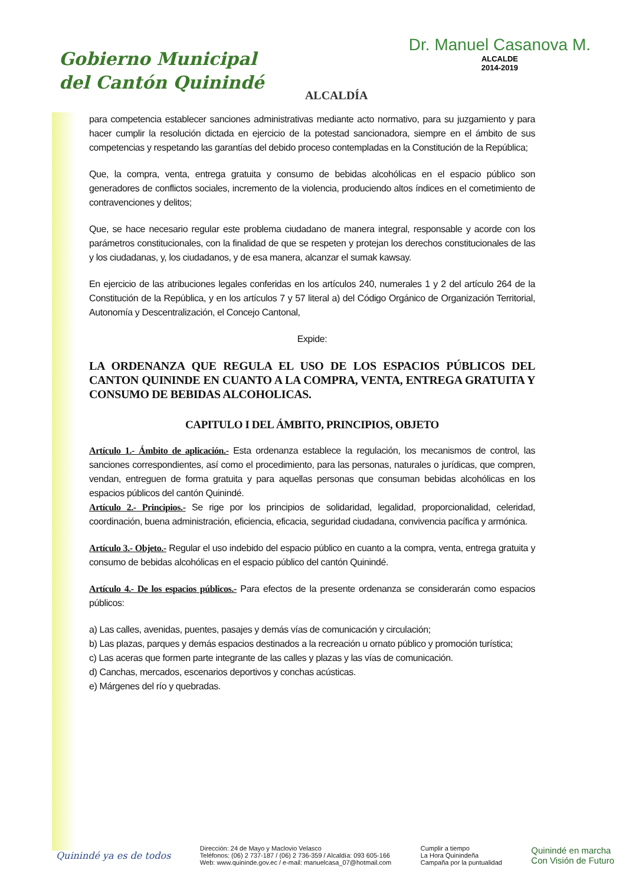Gobierno Municipal
del Cantón Quinindé
ALCALDÍA
Dr. Manuel Casanova M.
ALCALDE
2014-2019
para competencia establecer sanciones administrativas mediante acto normativo, para su juzgamiento y para hacer cumplir la resolución dictada en ejercicio de la potestad sancionadora, siempre en el ámbito de sus competencias y respetando las garantías del debido proceso contempladas en la Constitución de la República;
Que, la compra, venta, entrega gratuita y consumo de bebidas alcohólicas en el espacio público son generadores de conflictos sociales, incremento de la violencia, produciendo altos índices en el cometimiento de contravenciones y delitos;
Que, se hace necesario regular este problema ciudadano de manera integral, responsable y acorde con los parámetros constitucionales, con la finalidad de que se respeten y protejan los derechos constitucionales de las y los ciudadanas, y, los ciudadanos, y de esa manera, alcanzar el sumak kawsay.
En ejercicio de las atribuciones legales conferidas en los artículos 240, numerales 1 y 2 del artículo 264 de la Constitución de la República, y en los artículos 7 y 57 literal a) del Código Orgánico de Organización Territorial, Autonomía y Descentralización, el Concejo Cantonal,
Expide:
LA ORDENANZA QUE REGULA EL USO DE LOS ESPACIOS PÚBLICOS DEL CANTON QUININDE EN CUANTO A LA COMPRA, VENTA, ENTREGA GRATUITA Y CONSUMO DE BEBIDAS ALCOHOLICAS.
CAPITULO I DEL ÁMBITO, PRINCIPIOS, OBJETO
Artículo 1.- Ámbito de aplicación.- Esta ordenanza establece la regulación, los mecanismos de control, las sanciones correspondientes, así como el procedimiento, para las personas, naturales o jurídicas, que compren, vendan, entreguen de forma gratuita y para aquellas personas que consuman bebidas alcohólicas en los espacios públicos del cantón Quinindé.
Artículo 2.- Principios.- Se rige por los principios de solidaridad, legalidad, proporcionalidad, celeridad, coordinación, buena administración, eficiencia, eficacia, seguridad ciudadana, convivencia pacífica y armónica.
Artículo 3.- Objeto.- Regular el uso indebido del espacio público en cuanto a la compra, venta, entrega gratuita y consumo de bebidas alcohólicas en el espacio público del cantón Quinindé.
Artículo 4.- De los espacios públicos.- Para efectos de la presente ordenanza se considerarán como espacios públicos:
a) Las calles, avenidas, puentes, pasajes y demás vías de comunicación y circulación;
b) Las plazas, parques y demás espacios destinados a la recreación u ornato público y promoción turística;
c) Las aceras que formen parte integrante de las calles y plazas y las vías de comunicación.
d) Canchas, mercados, escenarios deportivos y conchas acústicas.
e) Márgenes del río y quebradas.
Quinindé ya es de todos
Dirección: 24 de Mayo y Maclovio Velasco
Teléfonos: (06) 2 737-187 / (06) 2 736-359 / Alcaldía: 093 605-166
Web: www.quininde.gov.ec / e-mail: manuelcasa_07@hotmail.com
Cumplir a tiempo
La Hora Quinindeña
Campaña por la puntualidad
Quinindé en marcha
Con Visión de Futuro